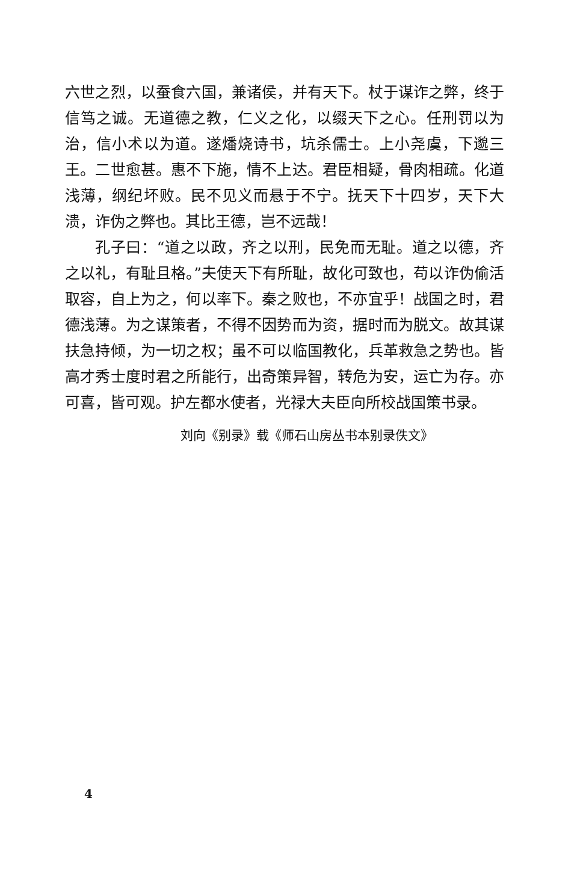六世之烈，以蚕食六国，兼诸侯，并有天下。杖于谋诈之弊，终于信笃之诚。无道德之教，仁义之化，以缀天下之心。任刑罚以为治，信小术以为道。遂燔烧诗书，坑杀儒士。上小尧虞，下邈三王。二世愈甚。惠不下施，情不上达。君臣相疑，骨肉相疏。化道浅薄，纲纪坏败。民不见义而悬于不宁。抚天下十四岁，天下大溃，诈伪之弊也。其比王德，岂不远哉！
孔子曰：“道之以政，齐之以刑，民免而无耻。道之以德，齐之以礼，有耻且格。”夫使天下有所耻，故化可致也，苟以诈伪偷活取容，自上为之，何以率下。秦之败也，不亦宜乎！战国之时，君德浅薄。为之谋策者，不得不因势而为资，据时而为脱文。故其谋扶急持倾，为一切之权；虽不可以临国教化，兵革救急之势也。皆高才秀士度时君之所能行，出奇策异智，转危为安，运亡为存。亦可喜，皆可观。护左都水使者，光禄大夫臣向所校战国策书录。
刘向《别录》载《师石山房丛书本别录佚文》
4